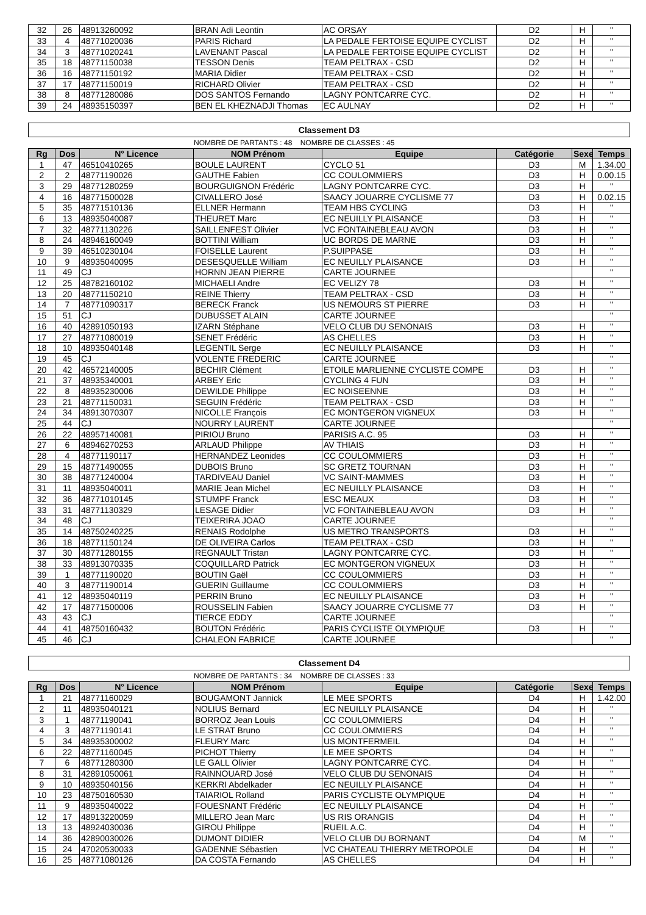| 32 | 26 | 48913260092 | BRAN Adi Leontin | AC ORSAY | D2 | H | " |
| 33 | 4 | 48771020036 | PARIS Richard | LA PEDALE FERTOISE EQUIPE CYCLIST | D2 | H | " |
| 34 | 3 | 48771020241 | LAVENANT Pascal | LA PEDALE FERTOISE EQUIPE CYCLIST | D2 | H | " |
| 35 | 18 | 48771150038 | TESSON Denis | TEAM PELTRAX - CSD | D2 | H | " |
| 36 | 16 | 48771150192 | MARIA Didier | TEAM PELTRAX - CSD | D2 | H | " |
| 37 | 17 | 48771150019 | RICHARD Olivier | TEAM PELTRAX - CSD | D2 | H | " |
| 38 | 8 | 48771280086 | DOS SANTOS Fernando | LAGNY PONTCARRE CYC. | D2 | H | " |
| 39 | 24 | 48935150397 | BEN EL KHEZNADJI Thomas | EC AULNAY | D2 | H | " |
Classement D3
NOMBRE DE PARTANTS : 48 NOMBRE DE CLASSES : 45
| Rg | Dos | N° Licence | NOM Prénom | Equipe | Catégorie | Sexe | Temps |
| --- | --- | --- | --- | --- | --- | --- | --- |
| 1 | 47 | 46510410265 | BOULE LAURENT | CYCLO 51 | D3 | M | 1.34.00 |
| 2 | 2 | 48771190026 | GAUTHE Fabien | CC COULOMMIERS | D3 | H | 0.00.15 |
| 3 | 29 | 48771280259 | BOURGUIGNON Frédéric | LAGNY PONTCARRE CYC. | D3 | H | " |
| 4 | 16 | 48771500028 | CIVALLERO José | SAACY JOUARRE CYCLISME 77 | D3 | H | 0.02.15 |
| 5 | 35 | 48771510136 | ELLNER Hermann | TEAM HBS CYCLING | D3 | H | " |
| 6 | 13 | 48935040087 | THEURET Marc | EC NEUILLY PLAISANCE | D3 | H | " |
| 7 | 32 | 48771130226 | SAILLENFEST Olivier | VC FONTAINEBLEAU AVON | D3 | H | " |
| 8 | 24 | 48946160049 | BOTTINI William | UC BORDS DE MARNE | D3 | H | " |
| 9 | 39 | 46510230104 | FOISELLE Laurent | P.SUIPPASE | D3 | H | " |
| 10 | 9 | 48935040095 | DESESQUELLE William | EC NEUILLY PLAISANCE | D3 | H | " |
| 11 | 49 | CJ | HORNN JEAN PIERRE | CARTE JOURNEE | | | " |
| 12 | 25 | 48782160102 | MICHAELI Andre | EC VELIZY 78 | D3 | H | " |
| 13 | 20 | 48771150210 | REINE Thierry | TEAM PELTRAX - CSD | D3 | H | " |
| 14 | 7 | 48771090317 | BERECK Franck | US NEMOURS ST PIERRE | D3 | H | " |
| 15 | 51 | CJ | DUBUSSET ALAIN | CARTE JOURNEE | | | " |
| 16 | 40 | 42891050193 | IZARN Stéphane | VELO CLUB DU SENONAIS | D3 | H | " |
| 17 | 27 | 48771080019 | SENET Frédéric | AS CHELLES | D3 | H | " |
| 18 | 10 | 48935040148 | LEGENTIL Serge | EC NEUILLY PLAISANCE | D3 | H | " |
| 19 | 45 | CJ | VOLENTE FREDERIC | CARTE JOURNEE | | | " |
| 20 | 42 | 46572140005 | BECHIR Clément | ETOILE MARLIENNE CYCLISTE COMPE | D3 | H | " |
| 21 | 37 | 48935340001 | ARBEY Eric | CYCLING 4 FUN | D3 | H | " |
| 22 | 8 | 48935230006 | DEWILDE Philippe | EC NOISEENNE | D3 | H | " |
| 23 | 21 | 48771150031 | SEGUIN Frédéric | TEAM PELTRAX - CSD | D3 | H | " |
| 24 | 34 | 48913070307 | NICOLLE François | EC MONTGERON VIGNEUX | D3 | H | " |
| 25 | 44 | CJ | NOURRY LAURENT | CARTE JOURNEE | | | " |
| 26 | 22 | 48957140081 | PIRIOU Bruno | PARISIS A.C. 95 | D3 | H | " |
| 27 | 6 | 48946270253 | ARLAUD Philippe | AV THIAIS | D3 | H | " |
| 28 | 4 | 48771190117 | HERNANDEZ Leonides | CC COULOMMIERS | D3 | H | " |
| 29 | 15 | 48771490055 | DUBOIS Bruno | SC GRETZ TOURNAN | D3 | H | " |
| 30 | 38 | 48771240004 | TARDIVEAU Daniel | VC SAINT-MAMMES | D3 | H | " |
| 31 | 11 | 48935040011 | MARIE Jean Michel | EC NEUILLY PLAISANCE | D3 | H | " |
| 32 | 36 | 48771010145 | STUMPF Franck | ESC MEAUX | D3 | H | " |
| 33 | 31 | 48771130329 | LESAGE Didier | VC FONTAINEBLEAU AVON | D3 | H | " |
| 34 | 48 | CJ | TEIXERIRA JOAO | CARTE JOURNEE | | | " |
| 35 | 14 | 48750240225 | RENAIS Rodolphe | US METRO TRANSPORTS | D3 | H | " |
| 36 | 18 | 48771150124 | DE OLIVEIRA Carlos | TEAM PELTRAX - CSD | D3 | H | " |
| 37 | 30 | 48771280155 | REGNAULT Tristan | LAGNY PONTCARRE CYC. | D3 | H | " |
| 38 | 33 | 48913070335 | COQUILLARD Patrick | EC MONTGERON VIGNEUX | D3 | H | " |
| 39 | 1 | 48771190020 | BOUTIN Gaël | CC COULOMMIERS | D3 | H | " |
| 40 | 3 | 48771190014 | GUERIN Guillaume | CC COULOMMIERS | D3 | H | " |
| 41 | 12 | 48935040119 | PERRIN Bruno | EC NEUILLY PLAISANCE | D3 | H | " |
| 42 | 17 | 48771500006 | ROUSSELIN Fabien | SAACY JOUARRE CYCLISME 77 | D3 | H | " |
| 43 | 43 | CJ | TIERCE EDDY | CARTE JOURNEE | | | " |
| 44 | 41 | 48750160432 | BOUTON Frédéric | PARIS CYCLISTE OLYMPIQUE | D3 | H | " |
| 45 | 46 | CJ | CHALEON FABRICE | CARTE JOURNEE | | | " |
Classement D4
NOMBRE DE PARTANTS : 34 NOMBRE DE CLASSES : 33
| Rg | Dos | N° Licence | NOM Prénom | Equipe | Catégorie | Sexe | Temps |
| --- | --- | --- | --- | --- | --- | --- | --- |
| 1 | 21 | 48771160029 | BOUGAMONT Jannick | LE MEE SPORTS | D4 | H | 1.42.00 |
| 2 | 11 | 48935040121 | NOLIUS Bernard | EC NEUILLY PLAISANCE | D4 | H | " |
| 3 | 1 | 48771190041 | BORROZ Jean Louis | CC COULOMMIERS | D4 | H | " |
| 4 | 3 | 48771190141 | LE STRAT Bruno | CC COULOMMIERS | D4 | H | " |
| 5 | 34 | 48935300002 | FLEURY Marc | US MONTFERMEIL | D4 | H | " |
| 6 | 22 | 48771160045 | PICHOT Thierry | LE MEE SPORTS | D4 | H | " |
| 7 | 6 | 48771280300 | LE GALL Olivier | LAGNY PONTCARRE CYC. | D4 | H | " |
| 8 | 31 | 42891050061 | RAINNOUARD José | VELO CLUB DU SENONAIS | D4 | H | " |
| 9 | 10 | 48935040156 | KERKRI Abdelkader | EC NEUILLY PLAISANCE | D4 | H | " |
| 10 | 23 | 48750160530 | TAIARIOL Rolland | PARIS CYCLISTE OLYMPIQUE | D4 | H | " |
| 11 | 9 | 48935040022 | FOUESNANT Frédéric | EC NEUILLY PLAISANCE | D4 | H | " |
| 12 | 17 | 48913220059 | MILLERO Jean Marc | US RIS ORANGIS | D4 | H | " |
| 13 | 13 | 48924030036 | GIROU Philippe | RUEIL A.C. | D4 | H | " |
| 14 | 36 | 42890030026 | DUMONT DIDIER | VELO CLUB DU BORNANT | D4 | M | " |
| 15 | 24 | 47020530033 | GADENNE Sébastien | VC CHATEAU THIERRY METROPOLE | D4 | H | " |
| 16 | 25 | 48771080126 | DA COSTA Fernando | AS CHELLES | D4 | H | " |